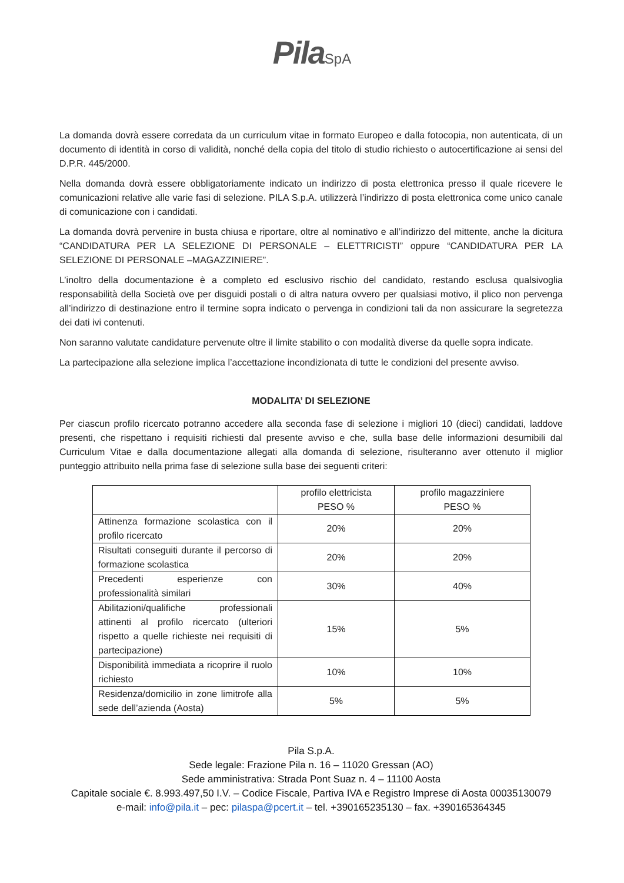Pila SpA
La domanda dovrà essere corredata da un curriculum vitae in formato Europeo e dalla fotocopia, non autenticata, di un documento di identità in corso di validità, nonché della copia del titolo di studio richiesto o autocertificazione ai sensi del D.P.R. 445/2000.
Nella domanda dovrà essere obbligatoriamente indicato un indirizzo di posta elettronica presso il quale ricevere le comunicazioni relative alle varie fasi di selezione. PILA S.p.A. utilizzerà l’indirizzo di posta elettronica come unico canale di comunicazione con i candidati.
La domanda dovrà pervenire in busta chiusa e riportare, oltre al nominativo e all’indirizzo del mittente, anche la dicitura “CANDIDATURA PER LA SELEZIONE DI PERSONALE – ELETTRICISTI” oppure “CANDIDATURA PER LA SELEZIONE DI PERSONALE –MAGAZZINIERE”.
L’inoltro della documentazione è a completo ed esclusivo rischio del candidato, restando esclusa qualsivoglia responsabilità della Società ove per disguidi postali o di altra natura ovvero per qualsiasi motivo, il plico non pervenga all’indirizzo di destinazione entro il termine sopra indicato o pervenga in condizioni tali da non assicurare la segretezza dei dati ivi contenuti.
Non saranno valutate candidature pervenute oltre il limite stabilito o con modalità diverse da quelle sopra indicate.
La partecipazione alla selezione implica l’accettazione incondizionata di tutte le condizioni del presente avviso.
MODALITA’ DI SELEZIONE
Per ciascun profilo ricercato potranno accedere alla seconda fase di selezione i migliori 10 (dieci) candidati, laddove presenti, che rispettano i requisiti richiesti dal presente avviso e che, sulla base delle informazioni desumibili dal Curriculum Vitae e dalla documentazione allegati alla domanda di selezione, risulteranno aver ottenuto il miglior punteggio attribuito nella prima fase di selezione sulla base dei seguenti criteri:
| | profilo elettricista PESO % | profilo magazziniere PESO % |
| --- | --- | --- |
| Attinenza formazione scolastica con il profilo ricercato | 20% | 20% |
| Risultati conseguiti durante il percorso di formazione scolastica | 20% | 20% |
| Precedenti esperienze con professionalità similari | 30% | 40% |
| Abilitazioni/qualifiche professionali attinenti al profilo ricercato (ulteriori rispetto a quelle richieste nei requisiti di partecipazione) | 15% | 5% |
| Disponibilità immediata a ricoprire il ruolo richiesto | 10% | 10% |
| Residenza/domicilio in zone limitrofe alla sede dell’azienda (Aosta) | 5% | 5% |
Pila S.p.A.
Sede legale: Frazione Pila n. 16 – 11020 Gressan (AO)
Sede amministrativa: Strada Pont Suaz n. 4 – 11100 Aosta
Capitale sociale €. 8.993.497,50 I.V. – Codice Fiscale, Partiva IVA e Registro Imprese di Aosta 00035130079
e-mail: info@pila.it – pec: pilaspa@pcert.it – tel. +390165235130 – fax. +390165364345